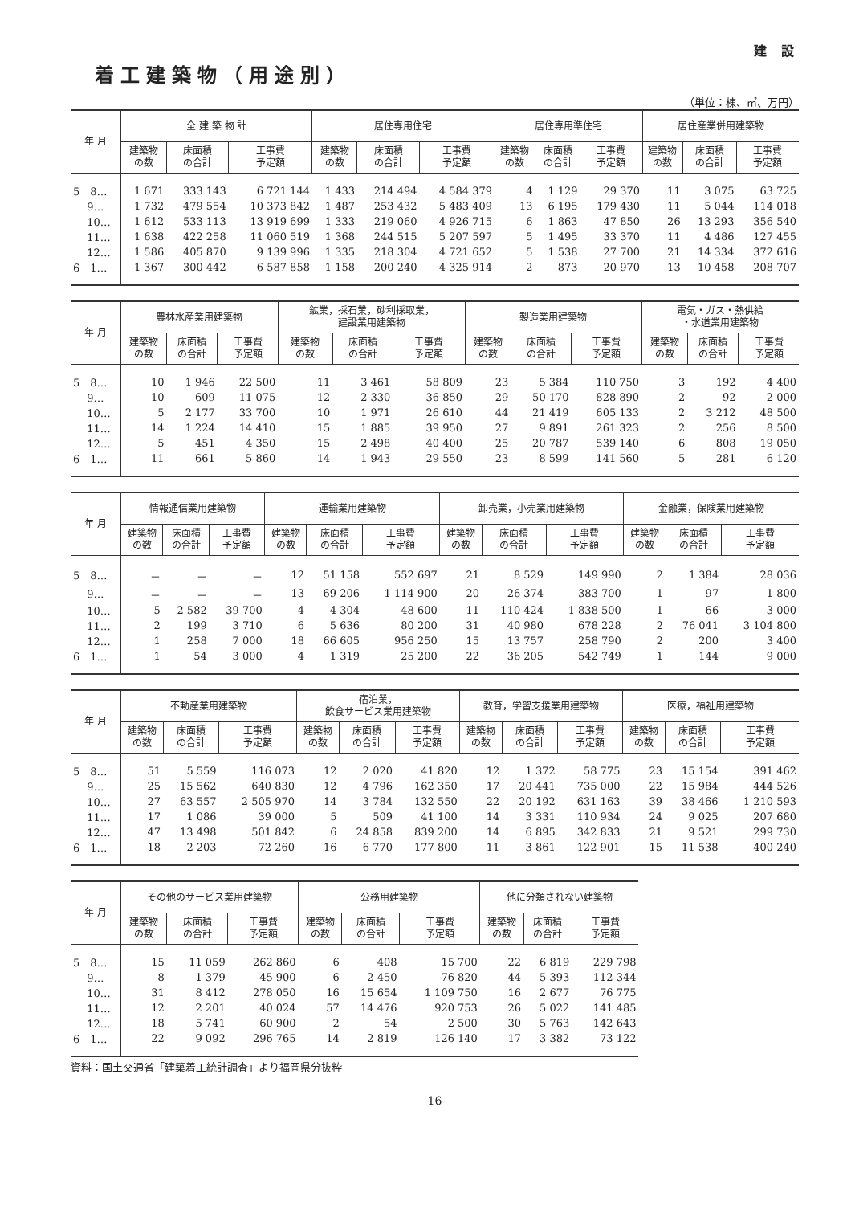建 設
着工建築物（用途別）
（単位：棟、㎡、万円）
| 年 月 | 全 建 築 物 計 | | | 居住専用住宅 | | | 居住専用準住宅 | | | 居住産業併用建築物 | | |
| --- | --- | --- | --- | --- | --- | --- | --- | --- | --- | --- | --- | --- |
| | 建築物 の数 | 床面積 の合計 | 工事費 予定額 | 建築物 の数 | 床面積 の合計 | 工事費 予定額 | 建築物 の数 | 床面積 の合計 | 工事費 予定額 | 建築物 の数 | 床面積 の合計 | 工事費 予定額 |
| 5 8… | 1 671 | 333 143 | 6 721 144 | 1 433 | 214 494 | 4 584 379 | 4 | 1 129 | 29 370 | 11 | 3 075 | 63 725 |
| 9… | 1 732 | 479 554 | 10 373 842 | 1 487 | 253 432 | 5 483 409 | 13 | 6 195 | 179 430 | 11 | 5 044 | 114 018 |
| 10… | 1 612 | 533 113 | 13 919 699 | 1 333 | 219 060 | 4 926 715 | 6 | 1 863 | 47 850 | 26 | 13 293 | 356 540 |
| 11… | 1 638 | 422 258 | 11 060 519 | 1 368 | 244 515 | 5 207 597 | 5 | 1 495 | 33 370 | 11 | 4 486 | 127 455 |
| 12… | 1 586 | 405 870 | 9 139 996 | 1 335 | 218 304 | 4 721 652 | 5 | 1 538 | 27 700 | 21 | 14 334 | 372 616 |
| 6 1… | 1 367 | 300 442 | 6 587 858 | 1 158 | 200 240 | 4 325 914 | 2 | 873 | 20 970 | 13 | 10 458 | 208 707 |
| 年 月 | 農林水産業用建築物 | | | 鉱業，採石業，砂利採取業， 建設業用建築物 | | | 製造業用建築物 | | | 電気・ガス・熱供給 ・水道業用建築物 | | |
| --- | --- | --- | --- | --- | --- | --- | --- | --- | --- | --- | --- | --- |
| | 建築物 の数 | 床面積 の合計 | 工事費 予定額 | 建築物 の数 | 床面積 の合計 | 工事費 予定額 | 建築物 の数 | 床面積 の合計 | 工事費 予定額 | 建築物 の数 | 床面積 の合計 | 工事費 予定額 |
| 5 8… | 10 | 1 946 | 22 500 | 11 | 3 461 | 58 809 | 23 | 5 384 | 110 750 | 3 | 192 | 4 400 |
| 9… | 10 | 609 | 11 075 | 12 | 2 330 | 36 850 | 29 | 50 170 | 828 890 | 2 | 92 | 2 000 |
| 10… | 5 | 2 177 | 33 700 | 10 | 1 971 | 26 610 | 44 | 21 419 | 605 133 | 2 | 3 212 | 48 500 |
| 11… | 14 | 1 224 | 14 410 | 15 | 1 885 | 39 950 | 27 | 9 891 | 261 323 | 2 | 256 | 8 500 |
| 12… | 5 | 451 | 4 350 | 15 | 2 498 | 40 400 | 25 | 20 787 | 539 140 | 6 | 808 | 19 050 |
| 6 1… | 11 | 661 | 5 860 | 14 | 1 943 | 29 550 | 23 | 8 599 | 141 560 | 5 | 281 | 6 120 |
| 年 月 | 情報通信業用建築物 | | | 運輸業用建築物 | | | 卸売業，小売業用建築物 | | | 金融業，保険業用建築物 | | |
| --- | --- | --- | --- | --- | --- | --- | --- | --- | --- | --- | --- | --- |
| | 建築物 の数 | 床面積 の合計 | 工事費 予定額 | 建築物 の数 | 床面積 の合計 | 工事費 予定額 | 建築物 の数 | 床面積 の合計 | 工事費 予定額 | 建築物 の数 | 床面積 の合計 | 工事費 予定額 |
| 5 8… | － | － | － | 12 | 51 158 | 552 697 | 21 | 8 529 | 149 990 | 2 | 1 384 | 28 036 |
| 9… | － | － | － | 13 | 69 206 | 1 114 900 | 20 | 26 374 | 383 700 | 1 | 97 | 1 800 |
| 10… | 5 | 2 582 | 39 700 | 4 | 4 304 | 48 600 | 11 | 110 424 | 1 838 500 | 1 | 66 | 3 000 |
| 11… | 2 | 199 | 3 710 | 6 | 5 636 | 80 200 | 31 | 40 980 | 678 228 | 2 | 76 041 | 3 104 800 |
| 12… | 1 | 258 | 7 000 | 18 | 66 605 | 956 250 | 15 | 13 757 | 258 790 | 2 | 200 | 3 400 |
| 6 1… | 1 | 54 | 3 000 | 4 | 1 319 | 25 200 | 22 | 36 205 | 542 749 | 1 | 144 | 9 000 |
| 年 月 | 不動産業用建築物 | | | 宿泊業， 飲食サービス業用建築物 | | | 教育，学習支援業用建築物 | | | 医療，福祉用建築物 | | |
| --- | --- | --- | --- | --- | --- | --- | --- | --- | --- | --- | --- | --- |
| | 建築物 の数 | 床面積 の合計 | 工事費 予定額 | 建築物 の数 | 床面積 の合計 | 工事費 予定額 | 建築物 の数 | 床面積 の合計 | 工事費 予定額 | 建築物 の数 | 床面積 の合計 | 工事費 予定額 |
| 5 8… | 51 | 5 559 | 116 073 | 12 | 2 020 | 41 820 | 12 | 1 372 | 58 775 | 23 | 15 154 | 391 462 |
| 9… | 25 | 15 562 | 640 830 | 12 | 4 796 | 162 350 | 17 | 20 441 | 735 000 | 22 | 15 984 | 444 526 |
| 10… | 27 | 63 557 | 2 505 970 | 14 | 3 784 | 132 550 | 22 | 20 192 | 631 163 | 39 | 38 466 | 1 210 593 |
| 11… | 17 | 1 086 | 39 000 | 5 | 509 | 41 100 | 14 | 3 331 | 110 934 | 24 | 9 025 | 207 680 |
| 12… | 47 | 13 498 | 501 842 | 6 | 24 858 | 839 200 | 14 | 6 895 | 342 833 | 21 | 9 521 | 299 730 |
| 6 1… | 18 | 2 203 | 72 260 | 16 | 6 770 | 177 800 | 11 | 3 861 | 122 901 | 15 | 11 538 | 400 240 |
| 年 月 | その他のサービス業用建築物 | | | 公務用建築物 | | | 他に分類されない建築物 | | |
| --- | --- | --- | --- | --- | --- | --- | --- | --- | --- |
| | 建築物 の数 | 床面積 の合計 | 工事費 予定額 | 建築物 の数 | 床面積 の合計 | 工事費 予定額 | 建築物 の数 | 床面積 の合計 | 工事費 予定額 |
| 5 8… | 15 | 11 059 | 262 860 | 6 | 408 | 15 700 | 22 | 6 819 | 229 798 |
| 9… | 8 | 1 379 | 45 900 | 6 | 2 450 | 76 820 | 44 | 5 393 | 112 344 |
| 10… | 31 | 8 412 | 278 050 | 16 | 15 654 | 1 109 750 | 16 | 2 677 | 76 775 |
| 11… | 12 | 2 201 | 40 024 | 57 | 14 476 | 920 753 | 26 | 5 022 | 141 485 |
| 12… | 18 | 5 741 | 60 900 | 2 | 54 | 2 500 | 30 | 5 763 | 142 643 |
| 6 1… | 22 | 9 092 | 296 765 | 14 | 2 819 | 126 140 | 17 | 3 382 | 73 122 |
資料：国土交通省「建築着工統計調査」より福岡県分抜粋
16